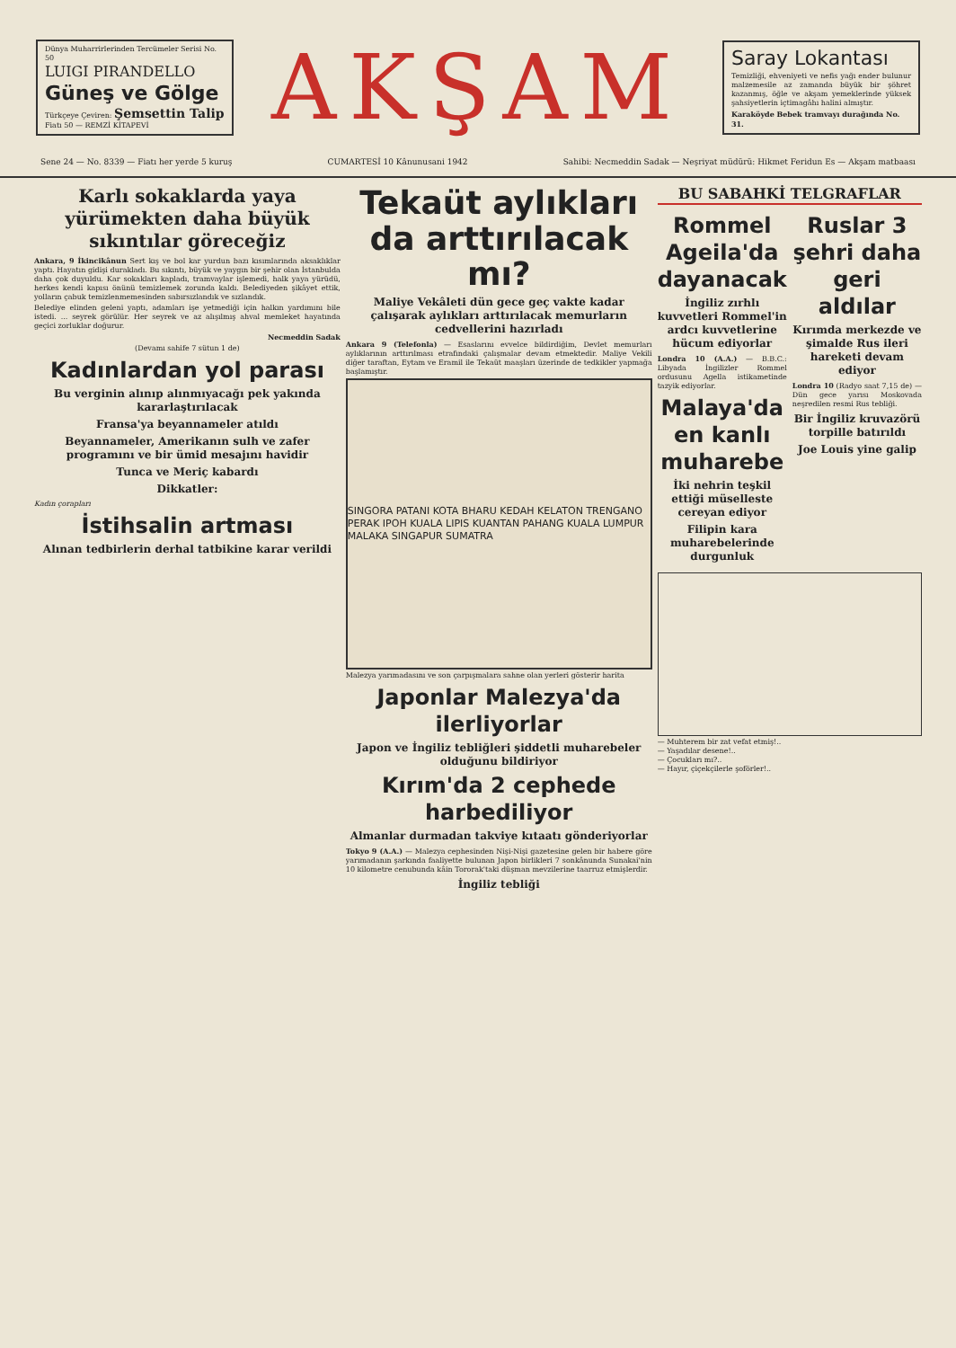Dünya Muharrirlerinden Tercümeler Serisi No. 50
LUIGI PIRANDELLO
Güneş ve Gölge
Türkçeye Çeviren: Şemsettin Talip
Fiatı 50 — REMZİ KİTAPEVİ
AKŞAM
Saray Lokantası
Temizliği, ehveniyeti ve nefis yağı ender bulunur malzemesile az zamanda büyük bir şöhret kazanmış, öğle ve akşam yemeklerinde yüksek şahsiyetlerin içtimagâhı halini almıştır.
Karaköyde Bebek tramvayı durağında No. 31.
Sene 24 — No. 8339 — Fiatı her yerde 5 kuruş CUMARTESİ 10 Kânunusani 1942 Sahibi: Necmeddin Sadak — Neşriyat müdürü: Hikmet Feridun Es — Akşam matbaası
Karlı sokaklarda yaya yürümekten daha büyük sıkıntılar göreceğiz
Ankara, 9 İkincikânun Sert kış ve bol kar yurdun bazı kısımlarında aksaklıklar yaptı. Hayatın gidişi durakladı. Bu sıkıntı, büyük ve yaygın bir şehir olan İstanbulda daha çok duyuldu. Kar sokakları kapladı, tramvaylar işlemedi, halk yaya yürüdü, herkes kendi kapısı önünü temizlemek zorunda kaldı. Belediyeden şikâyet ettik, yolların çabuk temizlenmemesinden sabırsızlandık ve sızlandık.
Belediye elinden geleni yaptı, adamları işe yetmediği için halkın yardımını bile istedi. ... seyrek görülür. Her seyrek ve az alışılmış ahval memleket hayatında geçici zorluklar doğurur.
Necmeddin Sadak
(Devamı sahife 7 sütun 1 de)
Kadınlardan yol parası
Bu verginin alınıp alınmıyacağı pek yakında kararlaştırılacak
Fransa'ya beyannameler atıldı
Beyannameler, Amerikanın sulh ve zafer programını ve bir ümid mesajını havidir
Tunca ve Meriç kabardı
Dikkatler:
Kadın çorapları
İstihsalin artması
Alınan tedbirlerin derhal tatbikine karar verildi
Tekaüt aylıkları da arttırılacak mı?
Maliye Vekâleti dün gece geç vakte kadar çalışarak aylıkları arttırılacak memurların cedvellerini hazırladı
Ankara 9 (Telefonla) — Esaslarını evvelce bildirdiğim, Devlet memurları aylıklarının arttırılması etrafındaki çalışmalar devam etmektedir. Maliye Vekili diğer taraftan, Eytam ve Eramil ile Tekaüt maaşları üzerinde de tedkikler yapmağa başlamıştır.
SINGORA PATANI KOTA BHARU KEDAH KELATON TRENGANO PERAK IPOH KUALA LIPIS KUANTAN PAHANG KUALA LUMPUR MALAKA SINGAPUR SUMATRA
Malezya yarımadasını ve son çarpışmalara sahne olan yerleri gösterir harita
Japonlar Malezya'da ilerliyorlar
Japon ve İngiliz tebliğleri şiddetli muharebeler olduğunu bildiriyor
Kırım'da 2 cephede harbediliyor
Almanlar durmadan takviye kıtaatı gönderiyorlar
Tokyo 9 (A.A.) — Malezya cephesinden Nişi-Nişi gazetesine gelen bir habere göre yarımadanın şarkında faaliyette bulunan Japon birlikleri 7 sonkânunda Sunakai'nin 10 kilometre cenubunda kâin Tororak'taki düşman mevzilerine taarruz etmişlerdir.
İngiliz tebliği
BU SABAHKİ TELGRAFLAR
Rommel Ageila'da dayanacak
İngiliz zırhlı kuvvetleri Rommel'in ardcı kuvvetlerine hücum ediyorlar
Londra 10 (A.A.) — B.B.C.: Libyada İngilizler Rommel ordusunu Agella istikametinde tazyik ediyorlar.
Malaya'da en kanlı muharebe
İki nehrin teşkil ettiği müselleste cereyan ediyor
Filipin kara muharebelerinde durgunluk
Ruslar 3 şehri daha geri aldılar
Kırımda merkezde ve şimalde Rus ileri hareketi devam ediyor
Londra 10 (Radyo saat 7,15 de) — Dün gece yarısı Moskovada neşredilen resmi Rus tebliği.
Bir İngiliz kruvazörü torpille batırıldı
Joe Louis yine galip
— Muhterem bir zat vefat etmiş!..
— Yaşadılar desene!..
— Çocukları mı?..
— Hayır, çiçekçilerle şoförler!..